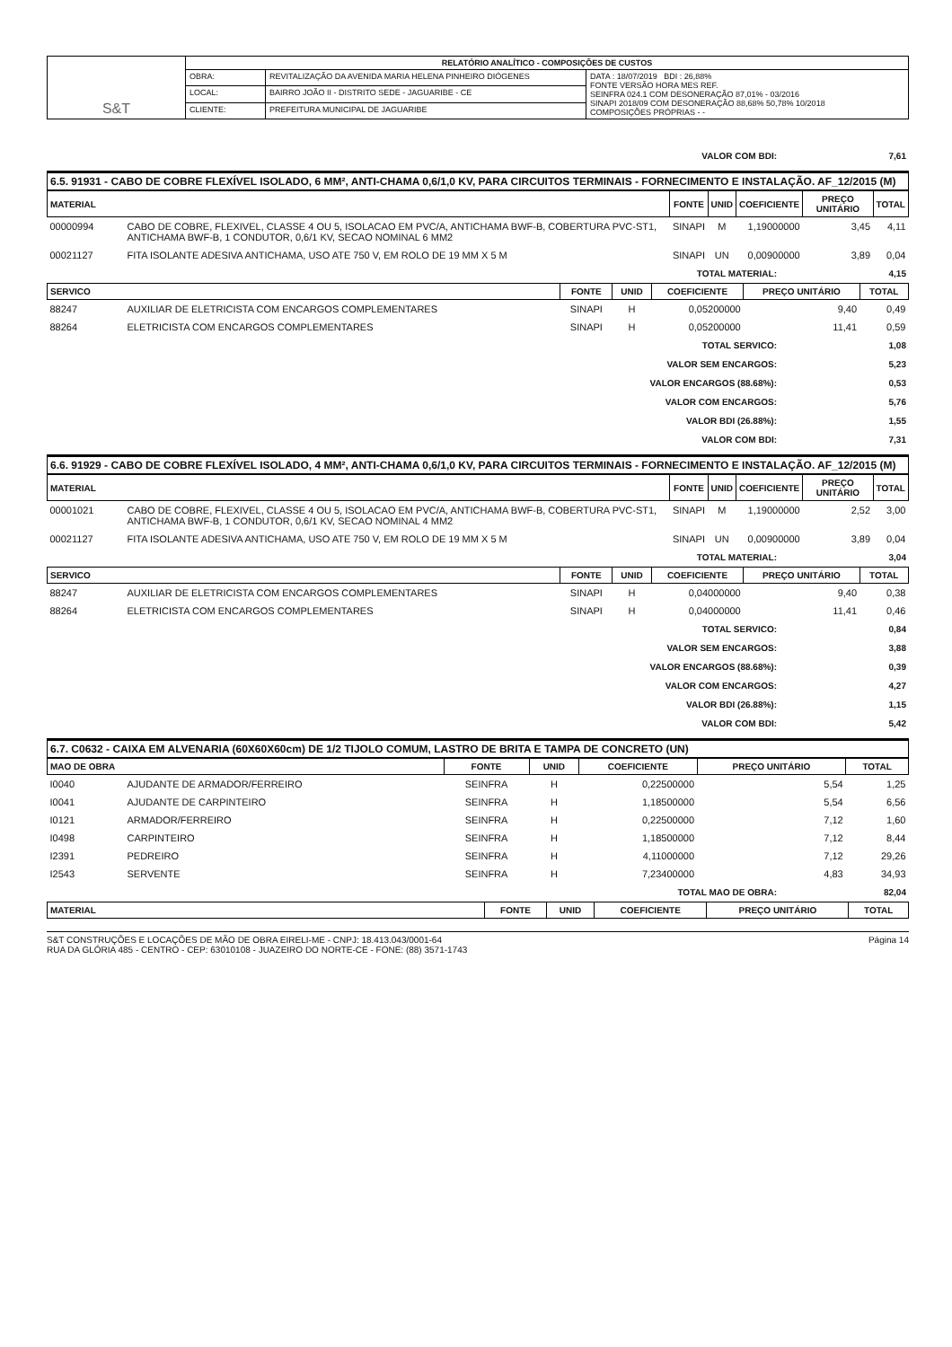| S&T | RELATÓRIO ANALÍTICO - COMPOSIÇÕES DE CUSTOS | | |
| | OBRA: | REVITALIZAÇÃO DA AVENIDA MARIA HELENA PINHEIRO DIÓGENES | DATA : 18/07/2019 BDI : 26,88% FONTE VERSÃO HORA MES REF. SEINFRA 024.1 COM DESONERAÇÃO 87,01% - 03/2016 SINAPI 2018/09 COM DESONERAÇÃO 88,68% 50,78% 10/2018 COMPOSIÇÕES PRÓPRIAS - - |
| | LOCAL: | BAIRRO JOÃO II - DISTRITO SEDE - JAGUARIBE - CE | |
| | CLIENTE: | PREFEITURA MUNICIPAL DE JAGUARIBE | |
| VALOR COM BDI: | 7,61 |
6.5. 91931 - CABO DE COBRE FLEXÍVEL ISOLADO, 6 MM², ANTI-CHAMA 0,6/1,0 KV, PARA CIRCUITOS TERMINAIS - FORNECIMENTO E INSTALAÇÃO. AF_12/2015 (M)
| MATERIAL | | FONTE | UNID | COEFICIENTE | PREÇO UNITÁRIO | TOTAL |
| --- | --- | --- | --- | --- | --- | --- |
| 00000994 | CABO DE COBRE, FLEXIVEL, CLASSE 4 OU 5, ISOLACAO EM PVC/A, ANTICHAMA BWF-B, COBERTURA PVC-ST1, ANTICHAMA BWF-B, 1 CONDUTOR, 0,6/1 KV, SECAO NOMINAL 6 MM2 | SINAPI | M | 1,19000000 | 3,45 | 4,11 |
| 00021127 | FITA ISOLANTE ADESIVA ANTICHAMA, USO ATE 750 V, EM ROLO DE 19 MM X 5 M | SINAPI | UN | 0,00900000 | 3,89 | 0,04 |
| TOTAL MATERIAL: | 4,15 |
| SERVICO | | FONTE | UNID | COEFICIENTE | PREÇO UNITÁRIO | TOTAL |
| --- | --- | --- | --- | --- | --- | --- |
| 88247 | AUXILIAR DE ELETRICISTA COM ENCARGOS COMPLEMENTARES | SINAPI | H | 0,05200000 | 9,40 | 0,49 |
| 88264 | ELETRICISTA COM ENCARGOS COMPLEMENTARES | SINAPI | H | 0,05200000 | 11,41 | 0,59 |
| TOTAL SERVICO: | 1,08 |
| VALOR SEM ENCARGOS: | 5,23 |
| VALOR ENCARGOS (88.68%): | 0,53 |
| VALOR COM ENCARGOS: | 5,76 |
| VALOR BDI (26.88%): | 1,55 |
| VALOR COM BDI: | 7,31 |
6.6. 91929 - CABO DE COBRE FLEXÍVEL ISOLADO, 4 MM², ANTI-CHAMA 0,6/1,0 KV, PARA CIRCUITOS TERMINAIS - FORNECIMENTO E INSTALAÇÃO. AF_12/2015 (M)
| MATERIAL | | FONTE | UNID | COEFICIENTE | PREÇO UNITÁRIO | TOTAL |
| --- | --- | --- | --- | --- | --- | --- |
| 00001021 | CABO DE COBRE, FLEXIVEL, CLASSE 4 OU 5, ISOLACAO EM PVC/A, ANTICHAMA BWF-B, COBERTURA PVC-ST1, ANTICHAMA BWF-B, 1 CONDUTOR, 0,6/1 KV, SECAO NOMINAL 4 MM2 | SINAPI | M | 1,19000000 | 2,52 | 3,00 |
| 00021127 | FITA ISOLANTE ADESIVA ANTICHAMA, USO ATE 750 V, EM ROLO DE 19 MM X 5 M | SINAPI | UN | 0,00900000 | 3,89 | 0,04 |
| TOTAL MATERIAL: | 3,04 |
| SERVICO | | FONTE | UNID | COEFICIENTE | PREÇO UNITÁRIO | TOTAL |
| --- | --- | --- | --- | --- | --- | --- |
| 88247 | AUXILIAR DE ELETRICISTA COM ENCARGOS COMPLEMENTARES | SINAPI | H | 0,04000000 | 9,40 | 0,38 |
| 88264 | ELETRICISTA COM ENCARGOS COMPLEMENTARES | SINAPI | H | 0,04000000 | 11,41 | 0,46 |
| TOTAL SERVICO: | 0,84 |
| VALOR SEM ENCARGOS: | 3,88 |
| VALOR ENCARGOS (88.68%): | 0,39 |
| VALOR COM ENCARGOS: | 4,27 |
| VALOR BDI (26.88%): | 1,15 |
| VALOR COM BDI: | 5,42 |
6.7. C0632 - CAIXA EM ALVENARIA (60X60X60cm) DE 1/2 TIJOLO COMUM, LASTRO DE BRITA E TAMPA DE CONCRETO (UN)
| MAO DE OBRA | | FONTE | UNID | COEFICIENTE | PREÇO UNITÁRIO | TOTAL |
| --- | --- | --- | --- | --- | --- | --- |
| I0040 | AJUDANTE DE ARMADOR/FERREIRO | SEINFRA | H | 0,22500000 | 5,54 | 1,25 |
| I0041 | AJUDANTE DE CARPINTEIRO | SEINFRA | H | 1,18500000 | 5,54 | 6,56 |
| I0121 | ARMADOR/FERREIRO | SEINFRA | H | 0,22500000 | 7,12 | 1,60 |
| I0498 | CARPINTEIRO | SEINFRA | H | 1,18500000 | 7,12 | 8,44 |
| I2391 | PEDREIRO | SEINFRA | H | 4,11000000 | 7,12 | 29,26 |
| I2543 | SERVENTE | SEINFRA | H | 7,23400000 | 4,83 | 34,93 |
| TOTAL MAO DE OBRA: | 82,04 |
| MATERIAL | FONTE | UNID | COEFICIENTE | PREÇO UNITÁRIO | TOTAL |
| --- | --- | --- | --- | --- | --- |
S&T CONSTRUÇÕES E LOCAÇÕES DE MÃO DE OBRA EIRELI-ME - CNPJ: 18.413.043/0001-64
RUA DA GLÓRIA 485 - CENTRO - CEP: 63010108 - JUAZEIRO DO NORTE-CE - FONE: (88) 3571-1743
Página 14